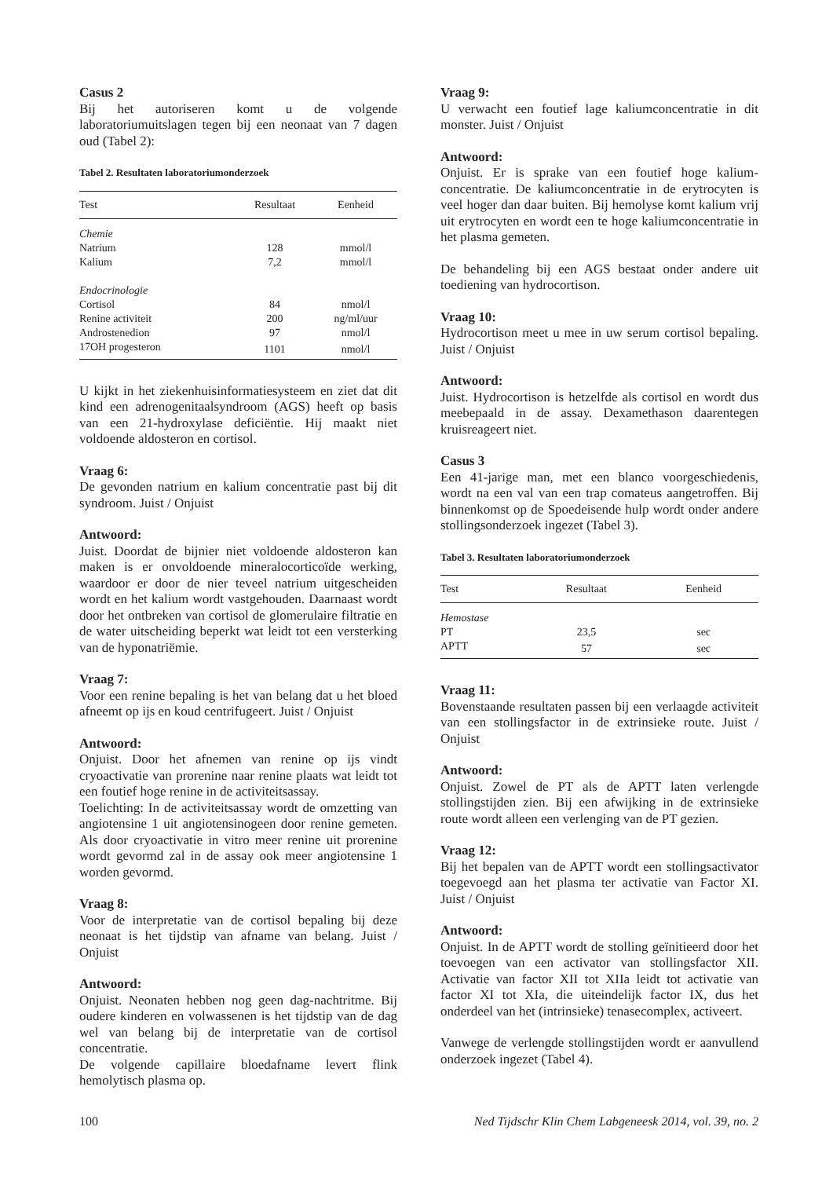Casus 2
Bij het autoriseren komt u de volgende laboratoriumuitslagen tegen bij een neonaat van 7 dagen oud (Tabel 2):
Tabel 2. Resultaten laboratoriumonderzoek
| Test | Resultaat | Eenheid |
| --- | --- | --- |
| Chemie | | |
| Natrium | 128 | mmol/l |
| Kalium | 7,2 | mmol/l |
| Endocrinologie | | |
| Cortisol | 84 | nmol/l |
| Renine activiteit | 200 | ng/ml/uur |
| Androstenedion | 97 | nmol/l |
| 17OH progesteron | 1101 | nmol/l |
U kijkt in het ziekenhuisinformatiesysteem en ziet dat dit kind een adrenogenitaalsyndroom (AGS) heeft op basis van een 21-hydroxylase deficiëntie. Hij maakt niet voldoende aldosteron en cortisol.
Vraag 6:
De gevonden natrium en kalium concentratie past bij dit syndroom. Juist / Onjuist
Antwoord:
Juist. Doordat de bijnier niet voldoende aldosteron kan maken is er onvoldoende mineralocorticoïde werking, waardoor er door de nier teveel natrium uitgescheiden wordt en het kalium wordt vastgehouden. Daarnaast wordt door het ontbreken van cortisol de glomerulaire filtratie en de water uitscheiding beperkt wat leidt tot een versterking van de hyponatriëmie.
Vraag 7:
Voor een renine bepaling is het van belang dat u het bloed afneemt op ijs en koud centrifugeert. Juist / Onjuist
Antwoord:
Onjuist. Door het afnemen van renine op ijs vindt cryoactivatie van prorenine naar renine plaats wat leidt tot een foutief hoge renine in de activiteitsassay.
Toelichting: In de activiteitsassay wordt de omzetting van angiotensine 1 uit angiotensinogeen door renine gemeten. Als door cryoactivatie in vitro meer renine uit prorenine wordt gevormd zal in de assay ook meer angiotensine 1 worden gevormd.
Vraag 8:
Voor de interpretatie van de cortisol bepaling bij deze neonaat is het tijdstip van afname van belang. Juist / Onjuist
Antwoord:
Onjuist. Neonaten hebben nog geen dag-nachtritme. Bij oudere kinderen en volwassenen is het tijdstip van de dag wel van belang bij de interpretatie van de cortisol concentratie.
De volgende capillaire bloedafname levert flink hemolytisch plasma op.
Vraag 9:
U verwacht een foutief lage kaliumconcentratie in dit monster. Juist / Onjuist
Antwoord:
Onjuist. Er is sprake van een foutief hoge kalium-concentratie. De kaliumconcentratie in de erytrocyten is veel hoger dan daar buiten. Bij hemolyse komt kalium vrij uit erytrocyten en wordt een te hoge kaliumconcentratie in het plasma gemeten.
De behandeling bij een AGS bestaat onder andere uit toediening van hydrocortison.
Vraag 10:
Hydrocortison meet u mee in uw serum cortisol bepaling. Juist / Onjuist
Antwoord:
Juist. Hydrocortison is hetzelfde als cortisol en wordt dus meebepaald in de assay. Dexamethason daarentegen kruisreageert niet.
Casus 3
Een 41-jarige man, met een blanco voorgeschiedenis, wordt na een val van een trap comateus aangetroffen. Bij binnenkomst op de Spoedeisende hulp wordt onder andere stollingsonderzoek ingezet (Tabel 3).
Tabel 3. Resultaten laboratoriumonderzoek
| Test | Resultaat | Eenheid |
| --- | --- | --- |
| Hemostase | | |
| PT | 23,5 | sec |
| APTT | 57 | sec |
Vraag 11:
Bovenstaande resultaten passen bij een verlaagde activiteit van een stollingsfactor in de extrinsieke route. Juist / Onjuist
Antwoord:
Onjuist. Zowel de PT als de APTT laten verlengde stollingstijden zien. Bij een afwijking in de extrinsieke route wordt alleen een verlenging van de PT gezien.
Vraag 12:
Bij het bepalen van de APTT wordt een stollingsactivator toegevoegd aan het plasma ter activatie van Factor XI. Juist / Onjuist
Antwoord:
Onjuist. In de APTT wordt de stolling geïnitieerd door het toevoegen van een activator van stollingsfactor XII. Activatie van factor XII tot XIIa leidt tot activatie van factor XI tot XIa, die uiteindelijk factor IX, dus het onderdeel van het (intrinsieke) tenasecomplex, activeert.
Vanwege de verlengde stollingstijden wordt er aanvullend onderzoek ingezet (Tabel 4).
100 Ned Tijdschr Klin Chem Labgeneesk 2014, vol. 39, no. 2